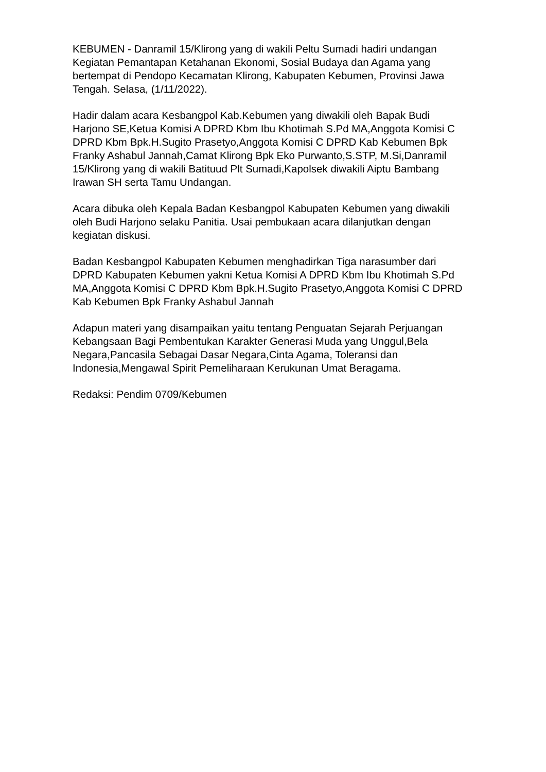KEBUMEN - Danramil 15/Klirong yang di wakili Peltu Sumadi hadiri undangan Kegiatan Pemantapan Ketahanan Ekonomi, Sosial Budaya dan Agama yang bertempat di Pendopo Kecamatan Klirong, Kabupaten Kebumen, Provinsi Jawa Tengah. Selasa, (1/11/2022).
Hadir dalam acara Kesbangpol Kab.Kebumen yang diwakili oleh Bapak Budi Harjono SE,Ketua Komisi A DPRD Kbm Ibu Khotimah S.Pd MA,Anggota Komisi C DPRD Kbm Bpk.H.Sugito Prasetyo,Anggota Komisi C DPRD Kab Kebumen Bpk Franky Ashabul Jannah,Camat Klirong Bpk Eko Purwanto,S.STP, M.Si,Danramil 15/Klirong yang di wakili Batituud Plt Sumadi,Kapolsek diwakili Aiptu Bambang Irawan SH serta Tamu Undangan.
Acara dibuka oleh Kepala Badan Kesbangpol Kabupaten Kebumen yang diwakili oleh Budi Harjono selaku Panitia. Usai pembukaan acara dilanjutkan dengan kegiatan diskusi.
Badan Kesbangpol Kabupaten Kebumen menghadirkan Tiga narasumber dari DPRD Kabupaten Kebumen yakni Ketua Komisi A DPRD Kbm Ibu Khotimah S.Pd MA,Anggota Komisi C DPRD Kbm Bpk.H.Sugito Prasetyo,Anggota Komisi C DPRD Kab Kebumen Bpk Franky Ashabul Jannah
Adapun materi yang disampaikan yaitu tentang Penguatan Sejarah Perjuangan Kebangsaan Bagi Pembentukan Karakter Generasi Muda yang Unggul,Bela Negara,Pancasila Sebagai Dasar Negara,Cinta Agama, Toleransi dan Indonesia,Mengawal Spirit Pemeliharaan Kerukunan Umat Beragama.
Redaksi: Pendim 0709/Kebumen